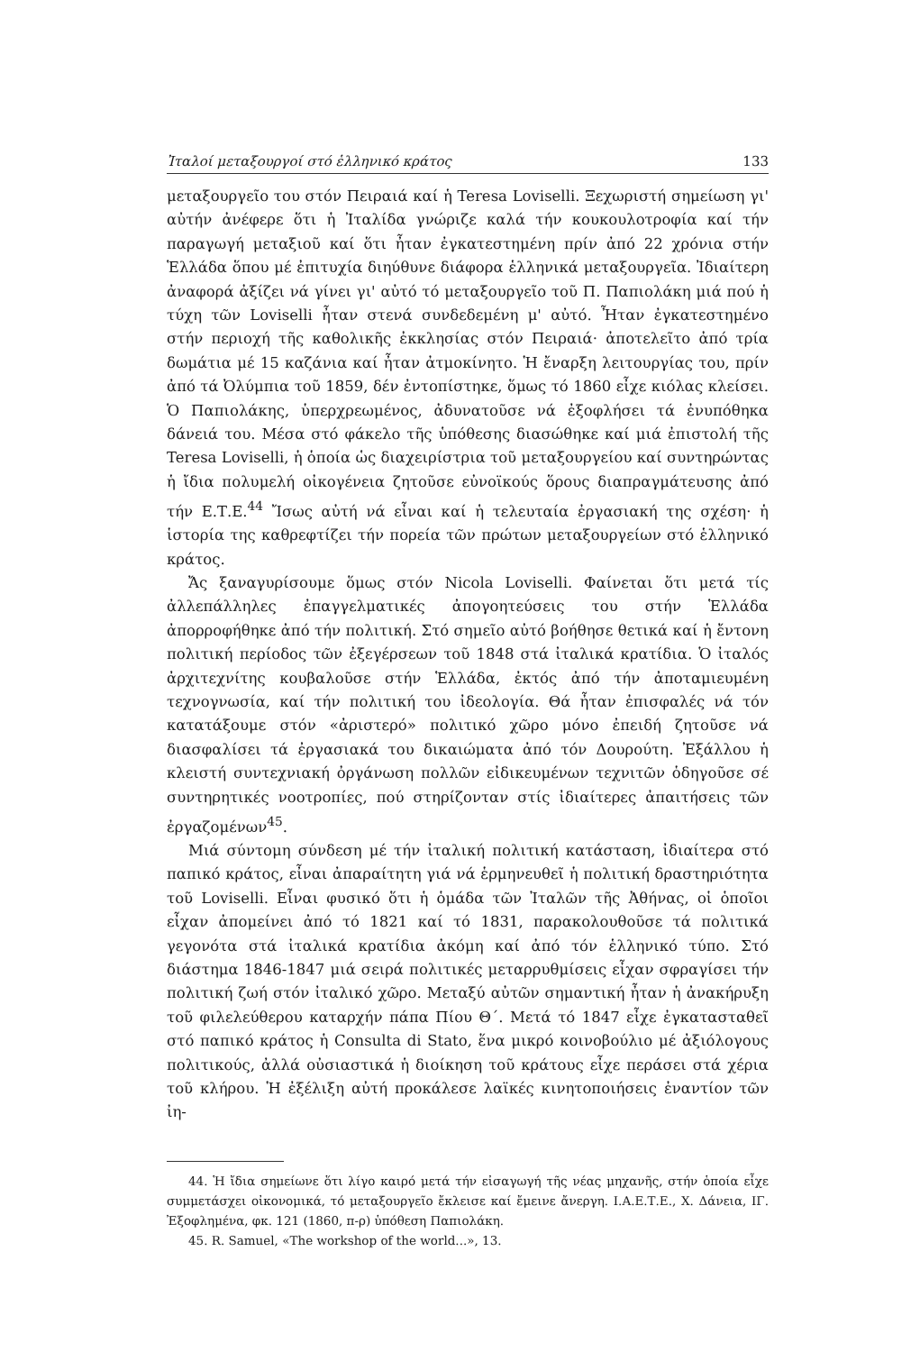Ἰταλοί μεταξουργοί στό ἑλληνικό κράτος 133
μεταξουργεῖο του στόν Πειραιά καί ἡ Teresa Loviselli. Ξεχωριστή σημείωση γι' αὐτήν ἀνέφερε ὅτι ἡ Ἰταλίδα γνώριζε καλά τήν κουκουλοτροφία καί τήν παραγωγή μεταξιοῦ καί ὅτι ἦταν ἐγκατεστημένη πρίν ἀπό 22 χρόνια στήν Ἑλλάδα ὅπου μέ ἐπιτυχία διηύθυνε διάφορα ἑλληνικά μεταξουργεῖα. Ἰδιαίτερη ἀναφορά ἀξίζει νά γίνει γι' αὐτό τό μεταξουργεῖο τοῦ Π. Παπιολάκη μιά πού ἡ τύχη τῶν Loviselli ἦταν στενά συνδεδεμένη μ' αὐτό. Ἦταν ἐγκατεστημένο στήν περιοχή τῆς καθολικῆς ἐκκλησίας στόν Πειραιά· ἀποτελεῖτο ἀπό τρία δωμάτια μέ 15 καζάνια καί ἦταν ἀτμοκίνητο. Ἡ ἔναρξη λειτουργίας του, πρίν ἀπό τά Ὀλύμπια τοῦ 1859, δέν ἐντοπίστηκε, ὅμως τό 1860 εἶχε κιόλας κλείσει. Ὁ Παπιολάκης, ὑπερχρεωμένος, ἀδυνατοῦσε νά ἐξοφλήσει τά ἐνυπόθηκα δάνειά του. Μέσα στό φάκελο τῆς ὑπόθεσης διασώθηκε καί μιά ἐπιστολή τῆς Teresa Loviselli, ἡ ὁποία ὡς διαχειρίστρια τοῦ μεταξουργείου καί συντηρώντας ἡ ἴδια πολυμελή οἰκογένεια ζητοῦσε εὐνοϊκούς ὅρους διαπραγμάτευσης ἀπό τήν Ε.Τ.Ε.<sup>44</sup> Ἴσως αὐτή νά εἶναι καί ἡ τελευταία ἐργασιακή της σχέση· ἡ ἱστορία της καθρεφτίζει τήν πορεία τῶν πρώτων μεταξουργείων στό ἑλληνικό κράτος.
Ἄς ξαναγυρίσουμε ὅμως στόν Nicola Loviselli. Φαίνεται ὅτι μετά τίς ἀλλεπάλληλες ἐπαγγελματικές ἀπογοητεύσεις του στήν Ἑλλάδα ἀπορροφήθηκε ἀπό τήν πολιτική. Στό σημεῖο αὐτό βοήθησε θετικά καί ἡ ἔντονη πολιτική περίοδος τῶν ἐξεγέρσεων τοῦ 1848 στά ἰταλικά κρατίδια. Ὁ ἰταλός ἀρχιτεχνίτης κουβαλοῦσε στήν Ἑλλάδα, ἐκτός ἀπό τήν ἀποταμιευμένη τεχνογνωσία, καί τήν πολιτική του ἰδεολογία. Θά ἦταν ἐπισφαλές νά τόν κατατάξουμε στόν «ἀριστερό» πολιτικό χῶρο μόνο ἐπειδή ζητοῦσε νά διασφαλίσει τά ἐργασιακά του δικαιώματα ἀπό τόν Δουρούτη. Ἐξάλλου ἡ κλειστή συντεχνιακή ὀργάνωση πολλῶν εἰδικευμένων τεχνιτῶν ὁδηγοῦσε σέ συντηρητικές νοοτροπίες, πού στηρίζονταν στίς ἰδιαίτερες ἀπαιτήσεις τῶν ἐργαζομένων<sup>45</sup>.
Μιά σύντομη σύνδεση μέ τήν ἰταλική πολιτική κατάσταση, ἰδιαίτερα στό παπικό κράτος, εἶναι ἀπαραίτητη γιά νά ἑρμηνευθεῖ ἡ πολιτική δραστηριότητα τοῦ Loviselli. Εἶναι φυσικό ὅτι ἡ ὁμάδα τῶν Ἰταλῶν τῆς Ἀθήνας, οἱ ὁποῖοι εἶχαν ἀπομείνει ἀπό τό 1821 καί τό 1831, παρακολουθοῦσε τά πολιτικά γεγονότα στά ἰταλικά κρατίδια ἀκόμη καί ἀπό τόν ἑλληνικό τύπο. Στό διάστημα 1846-1847 μιά σειρά πολιτικές μεταρρυθμίσεις εἶχαν σφραγίσει τήν πολιτική ζωή στόν ἰταλικό χῶρο. Μεταξύ αὐτῶν σημαντική ἦταν ἡ ἀνακήρυξη τοῦ φιλελεύθερου καταρχήν πάπα Πίου Θ΄. Μετά τό 1847 εἶχε ἐγκατασταθεῖ στό παπικό κράτος ἡ Consulta di Stato, ἕνα μικρό κοινοβούλιο μέ ἀξιόλογους πολιτικούς, ἀλλά οὐσιαστικά ἡ διοίκηση τοῦ κράτους εἶχε περάσει στά χέρια τοῦ κλήρου. Ἡ ἐξέλιξη αὐτή προκάλεσε λαϊκές κινητοποιήσεις ἐναντίον τῶν ἰη-
44. Ἡ ἴδια σημείωνε ὅτι λίγο καιρό μετά τήν εἰσαγωγή τῆς νέας μηχανῆς, στήν ὁποία εἶχε συμμετάσχει οἰκονομικά, τό μεταξουργεῖο ἔκλεισε καί ἔμεινε ἄνεργη. Ι.Α.Ε.Τ.Ε., Χ. Δάνεια, ΙΓ. Ἐξοφλημένα, φκ. 121 (1860, π-ρ) ὑπόθεση Παπιολάκη.
45. R. Samuel, «The workshop of the world...», 13.